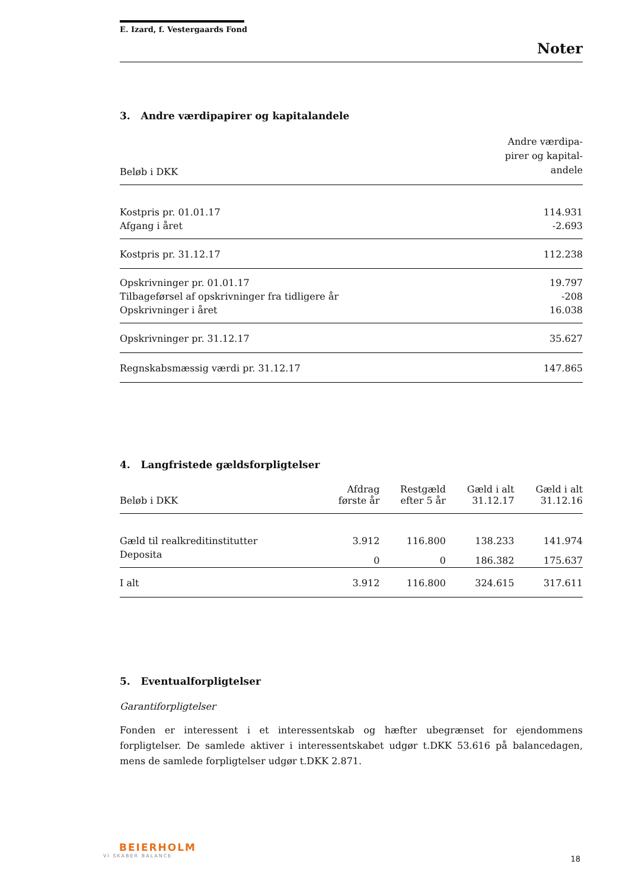E. Izard, f. Vestergaards Fond
Noter
3. Andre værdipapirer og kapitalandele
| Beløb i DKK | Andre værdipa- pirer og kapital- andele |
| --- | --- |
| Kostpris pr. 01.01.17 | 114.931 |
| Afgang i året | -2.693 |
| Kostpris pr. 31.12.17 | 112.238 |
| Opskrivninger pr. 01.01.17 | 19.797 |
| Tilbageførsel af opskrivninger fra tidligere år | -208 |
| Opskrivninger i året | 16.038 |
| Opskrivninger pr. 31.12.17 | 35.627 |
| Regnskabsmæssig værdi pr. 31.12.17 | 147.865 |
4. Langfristede gældsforpligtelser
| Beløb i DKK | Afdrag første år | Restgæld efter 5 år | Gæld i alt 31.12.17 | Gæld i alt 31.12.16 |
| --- | --- | --- | --- | --- |
| Gæld til realkreditinstitutter | 3.912 | 116.800 | 138.233 | 141.974 |
| Deposita | 0 | 0 | 186.382 | 175.637 |
| I alt | 3.912 | 116.800 | 324.615 | 317.611 |
5. Eventualforpligtelser
Garantiforpligtelser
Fonden er interessent i et interessentskab og hæfter ubegrænset for ejendommens forpligtelser. De samlede aktiver i interessentskabet udgør t.DKK 53.616 på balancedagen, mens de samlede forpligtelser udgør t.DKK 2.871.
BEIERHOLM
VI SKABER BALANCE
18